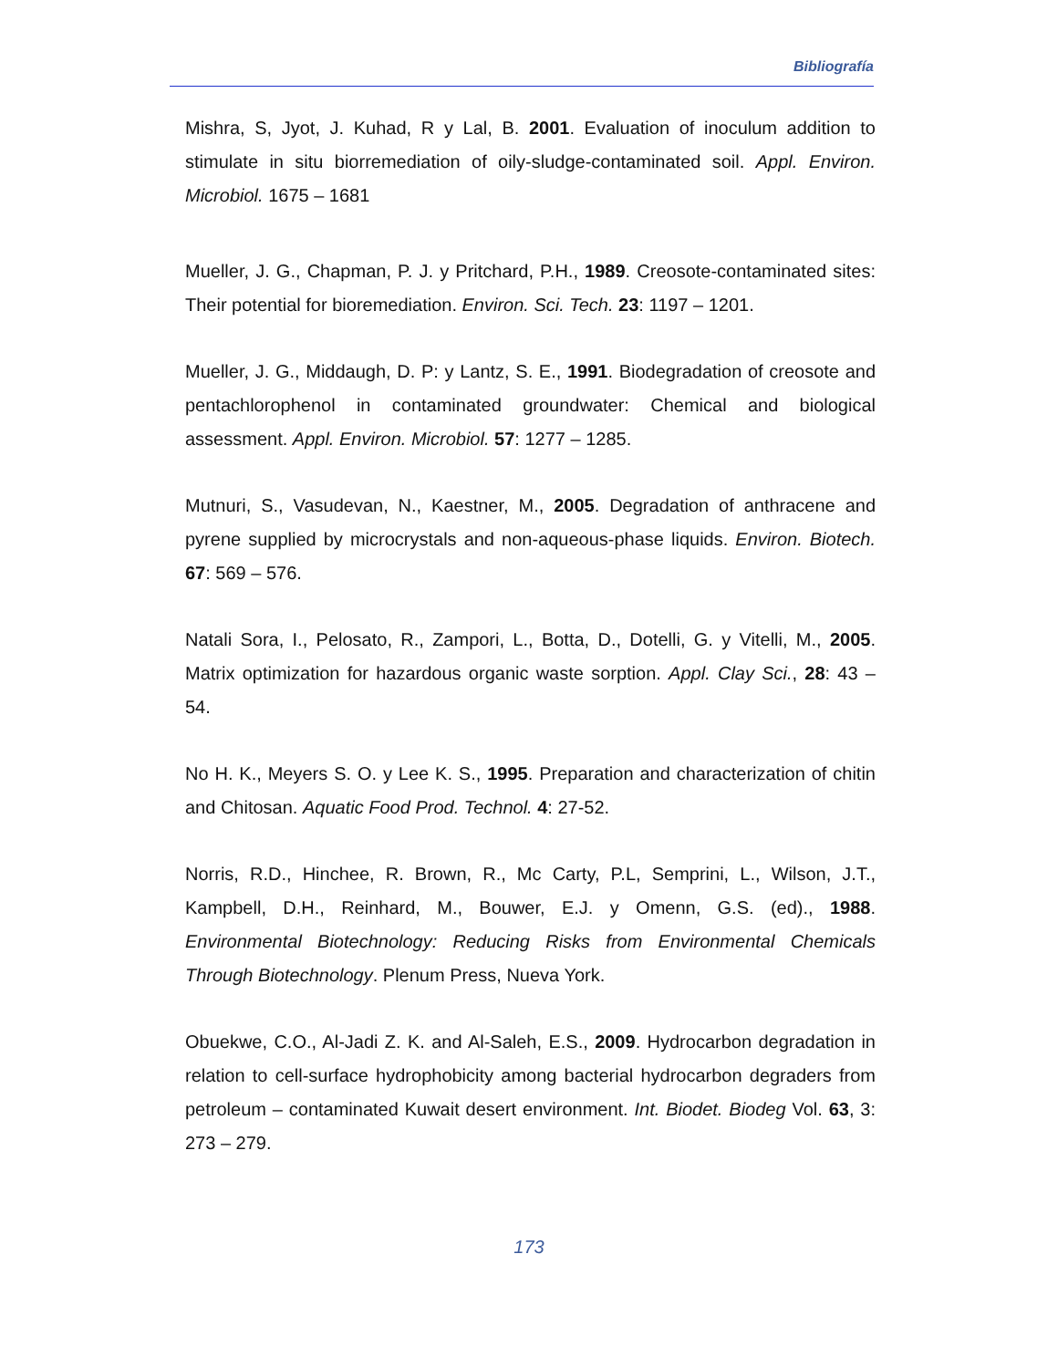Bibliografía
Mishra, S, Jyot, J. Kuhad, R y Lal, B. 2001. Evaluation of inoculum addition to stimulate in situ biorremediation of oily-sludge-contaminated soil. Appl. Environ. Microbiol. 1675 – 1681
Mueller, J. G., Chapman, P. J. y Pritchard, P.H., 1989. Creosote-contaminated sites: Their potential for bioremediation. Environ. Sci. Tech. 23: 1197 – 1201.
Mueller, J. G., Middaugh, D. P: y Lantz, S. E., 1991. Biodegradation of creosote and pentachlorophenol in contaminated groundwater: Chemical and biological assessment. Appl. Environ. Microbiol. 57: 1277 – 1285.
Mutnuri, S., Vasudevan, N., Kaestner, M., 2005. Degradation of anthracene and pyrene supplied by microcrystals and non-aqueous-phase liquids. Environ. Biotech. 67: 569 – 576.
Natali Sora, I., Pelosato, R., Zampori, L., Botta, D., Dotelli, G. y Vitelli, M., 2005. Matrix optimization for hazardous organic waste sorption. Appl. Clay Sci., 28: 43 – 54.
No H. K., Meyers S. O. y Lee K. S., 1995. Preparation and characterization of chitin and Chitosan. Aquatic Food Prod. Technol. 4: 27-52.
Norris, R.D., Hinchee, R. Brown, R., Mc Carty, P.L, Semprini, L., Wilson, J.T., Kampbell, D.H., Reinhard, M., Bouwer, E.J. y Omenn, G.S. (ed)., 1988. Environmental Biotechnology: Reducing Risks from Environmental Chemicals Through Biotechnology. Plenum Press, Nueva York.
Obuekwe, C.O., Al-Jadi Z. K. and Al-Saleh, E.S., 2009. Hydrocarbon degradation in relation to cell-surface hydrophobicity among bacterial hydrocarbon degraders from petroleum – contaminated Kuwait desert environment. Int. Biodet. Biodeg Vol. 63, 3: 273 – 279.
173